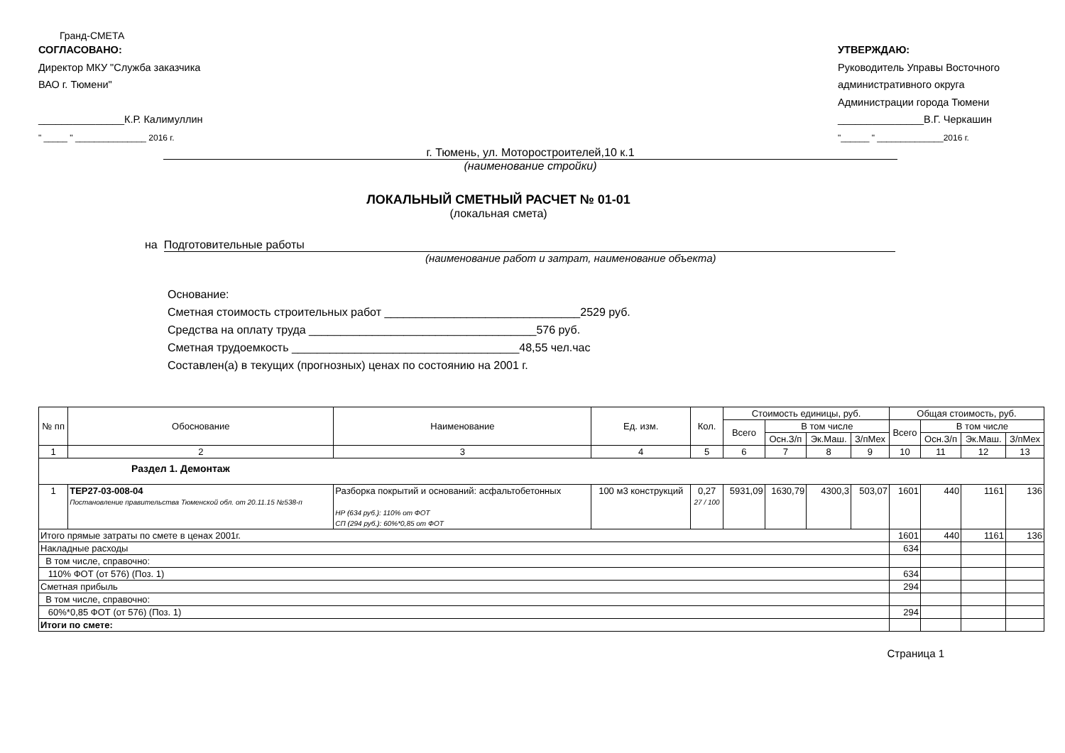Гранд-СМЕТА
СОГЛАСОВАНО:
Директор МКУ "Служба заказчика
ВАО г. Тюмени"
_______________К.Р. Калимуллин
" _____ " _______________ 2016 г.
УТВЕРЖДАЮ:
Руководитель Управы Восточного
административного округа
Администрации города Тюмени
_______________В.Г. Черкашин
"______ " ______________2016 г.
г. Тюмень, ул. Моторостроителей,10 к.1
(наименование стройки)
ЛОКАЛЬНЫЙ СМЕТНЫЙ РАСЧЕТ № 01-01
(локальная смета)
на Подготовительные работы
(наименование работ и затрат, наименование объекта)
Основание:
Сметная стоимость строительных работ _______________________________2529 руб.
Средства на оплату труда ____________________________________576 руб.
Сметная трудоемкость ____________________________________48,55 чел.час
Составлен(а) в текущих (прогнозных) ценах по состоянию на 2001 г.
| № пп | Обоснование | Наименование | Ед. изм. | Кол. | Стоимость единицы, руб. | | | | Общая стоимость, руб. | | | |
| --- | --- | --- | --- | --- | --- | --- | --- | --- | --- | --- | --- | --- |
| | | | | | Всего | В том числе | | | Всего | В том числе | | |
| | | | | | | Осн.З/п | Эк.Маш. | З/пМех | | Осн.З/п | Эк.Маш. | З/пМех |
| 1 | 2 | 3 | 4 | 5 | 6 | 7 | 8 | 9 | 10 | 11 | 12 | 13 |
| Раздел 1. Демонтаж | | | | | | | | | | | | |
| 1 | ТЕР27-03-008-04 Постановление правительства Тюменской обл. от 20.11.15 №538-п | Разборка покрытий и оснований: асфальтобетонных НР (634 руб.): 110% от ФОТ СП (294 руб.): 60%*0,85 от ФОТ | 100 м3 конструкций | 0,27 27 / 100 | 5931,09 | 1630,79 | 4300,3 | 503,07 | 1601 | 440 | 1161 | 136 |
| Итого прямые затраты по смете в ценах 2001г. | | | | | | | | | 1601 | 440 | 1161 | 136 |
| Накладные расходы | | | | | | | | | 634 | | | |
| В том числе, справочно: | | | | | | | | | | | | |
| 110% ФОТ (от 576) (Поз. 1) | | | | | | | | | 634 | | | |
| Сметная прибыль | | | | | | | | | 294 | | | |
| В том числе, справочно: | | | | | | | | | | | | |
| 60%*0,85 ФОТ (от 576) (Поз. 1) | | | | | | | | | 294 | | | |
| Итоги по смете: | | | | | | | | | | | | |
Страница 1